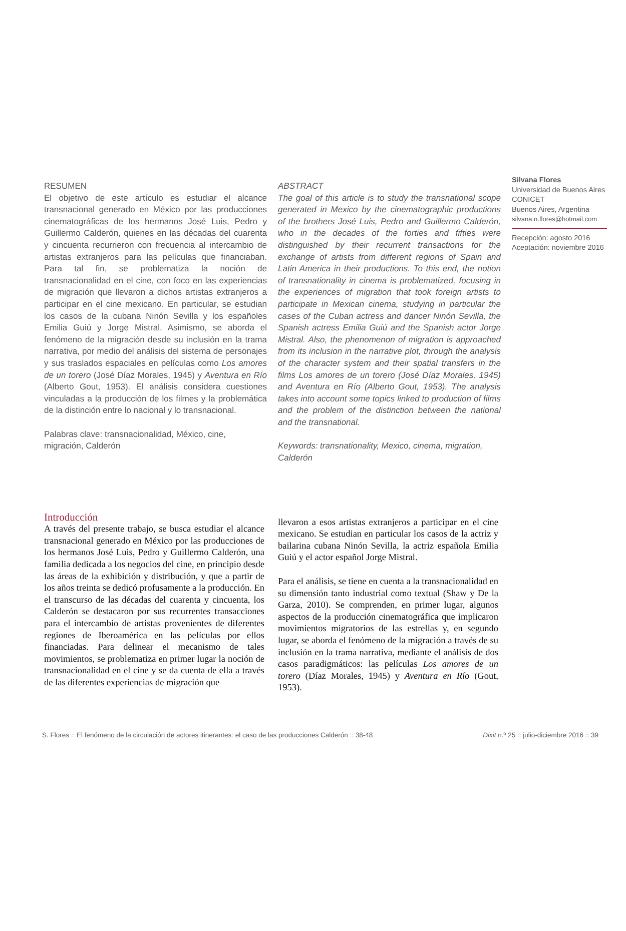RESUMEN
El objetivo de este artículo es estudiar el alcance transnacional generado en México por las producciones cinematográficas de los hermanos José Luis, Pedro y Guillermo Calderón, quienes en las décadas del cuarenta y cincuenta recurrieron con frecuencia al intercambio de artistas extranjeros para las películas que financiaban. Para tal fin, se problematiza la noción de transnacionalidad en el cine, con foco en las experiencias de migración que llevaron a dichos artistas extranjeros a participar en el cine mexicano. En particular, se estudian los casos de la cubana Ninón Sevilla y los españoles Emilia Guiú y Jorge Mistral. Asimismo, se aborda el fenómeno de la migración desde su inclusión en la trama narrativa, por medio del análisis del sistema de personajes y sus traslados espaciales en películas como Los amores de un torero (José Díaz Morales, 1945) y Aventura en Río (Alberto Gout, 1953). El análisis considera cuestiones vinculadas a la producción de los filmes y la problemática de la distinción entre lo nacional y lo transnacional.
Palabras clave: transnacionalidad, México, cine, migración, Calderón
ABSTRACT
The goal of this article is to study the transnational scope generated in Mexico by the cinematographic productions of the brothers José Luis, Pedro and Guillermo Calderón, who in the decades of the forties and fifties were distinguished by their recurrent transactions for the exchange of artists from different regions of Spain and Latin America in their productions. To this end, the notion of transnationality in cinema is problematized, focusing in the experiences of migration that took foreign artists to participate in Mexican cinema, studying in particular the cases of the Cuban actress and dancer Ninón Sevilla, the Spanish actress Emilia Guiú and the Spanish actor Jorge Mistral. Also, the phenomenon of migration is approached from its inclusion in the narrative plot, through the analysis of the character system and their spatial transfers in the films Los amores de un torero (José Díaz Morales, 1945) and Aventura en Río (Alberto Gout, 1953). The analysis takes into account some topics linked to production of films and the problem of the distinction between the national and the transnational.
Keywords: transnationality, Mexico, cinema, migration, Calderón
Silvana Flores
Universidad de Buenos Aires
CONICET
Buenos Aires, Argentina
silvana.n.flores@hotmail.com
Recepción: agosto 2016
Aceptación: noviembre 2016
Introducción
A través del presente trabajo, se busca estudiar el alcance transnacional generado en México por las producciones de los hermanos José Luis, Pedro y Guillermo Calderón, una familia dedicada a los negocios del cine, en principio desde las áreas de la exhibición y distribución, y que a partir de los años treinta se dedicó profusamente a la producción. En el transcurso de las décadas del cuarenta y cincuenta, los Calderón se destacaron por sus recurrentes transacciones para el intercambio de artistas provenientes de diferentes regiones de Iberoamérica en las películas por ellos financiadas. Para delinear el mecanismo de tales movimientos, se problematiza en primer lugar la noción de transnacionalidad en el cine y se da cuenta de ella a través de las diferentes experiencias de migración que
llevaron a esos artistas extranjeros a participar en el cine mexicano. Se estudian en particular los casos de la actriz y bailarina cubana Ninón Sevilla, la actriz española Emilia Guiú y el actor español Jorge Mistral.
Para el análisis, se tiene en cuenta a la transnacionalidad en su dimensión tanto industrial como textual (Shaw y De la Garza, 2010). Se comprenden, en primer lugar, algunos aspectos de la producción cinematográfica que implicaron movimientos migratorios de las estrellas y, en segundo lugar, se aborda el fenómeno de la migración a través de su inclusión en la trama narrativa, mediante el análisis de dos casos paradigmáticos: las películas Los amores de un torero (Díaz Morales, 1945) y Aventura en Río (Gout, 1953).
S. Flores :: El fenómeno de la circulación de actores itinerantes: el caso de las producciones Calderón :: 38-48 Dixit n.º 25 :: julio-diciembre 2016 :: 39